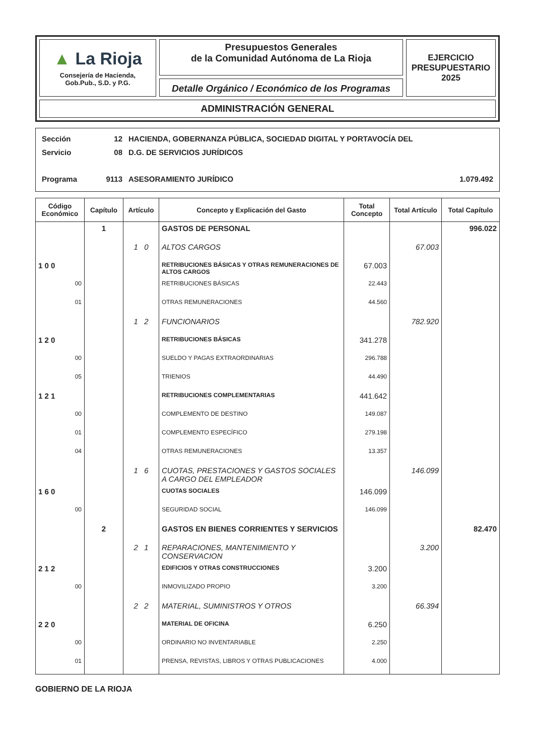▲ La Rioja
Consejería de Hacienda,
Gob.Pub., S.D. y P.G.
Presupuestos Generales
de la Comunidad Autónoma de La Rioja
Detalle Orgánico / Económico de los Programas
EJERCICIO
PRESUPUESTARIO
2025
ADMINISTRACIÓN GENERAL
Sección 12 HACIENDA, GOBERNANZA PÚBLICA, SOCIEDAD DIGITAL Y PORTAVOCÍA DEL
Servicio 08 D.G. DE SERVICIOS JURÍDICOS
Programa 9113 ASESORAMIENTO JURÍDICO 1.079.492
| Código Económico | Capítulo | Artículo | Concepto y Explicación del Gasto | Total Concepto | Total Artículo | Total Capítulo |
| --- | --- | --- | --- | --- | --- | --- |
| | 1 | | GASTOS DE PERSONAL | | | 996.022 |
| | | 1 0 | ALTOS CARGOS | | 67.003 | |
| 1 0 0 | | | RETRIBUCIONES BÁSICAS Y OTRAS REMUNERACIONES DE ALTOS CARGOS | 67.003 | | |
| 00 | | | RETRIBUCIONES BÁSICAS | 22.443 | | |
| 01 | | | OTRAS REMUNERACIONES | 44.560 | | |
| | | 1 2 | FUNCIONARIOS | | 782.920 | |
| 1 2 0 | | | RETRIBUCIONES BÁSICAS | 341.278 | | |
| 00 | | | SUELDO Y PAGAS EXTRAORDINARIAS | 296.788 | | |
| 05 | | | TRIENIOS | 44.490 | | |
| 1 2 1 | | | RETRIBUCIONES COMPLEMENTARIAS | 441.642 | | |
| 00 | | | COMPLEMENTO DE DESTINO | 149.087 | | |
| 01 | | | COMPLEMENTO ESPECÍFICO | 279.198 | | |
| 04 | | | OTRAS REMUNERACIONES | 13.357 | | |
| | | 1 6 | CUOTAS, PRESTACIONES Y GASTOS SOCIALES A CARGO DEL EMPLEADOR | | 146.099 | |
| 1 6 0 | | | CUOTAS SOCIALES | 146.099 | | |
| 00 | | | SEGURIDAD SOCIAL | 146.099 | | |
| | 2 | | GASTOS EN BIENES CORRIENTES Y SERVICIOS | | | 82.470 |
| | | 2 1 | REPARACIONES, MANTENIMIENTO Y CONSERVACION | | 3.200 | |
| 2 1 2 | | | EDIFICIOS Y OTRAS CONSTRUCCIONES | 3.200 | | |
| 00 | | | INMOVILIZADO PROPIO | 3.200 | | |
| | | 2 2 | MATERIAL, SUMINISTROS Y OTROS | | 66.394 | |
| 2 2 0 | | | MATERIAL DE OFICINA | 6.250 | | |
| 00 | | | ORDINARIO NO INVENTARIABLE | 2.250 | | |
| 01 | | | PRENSA, REVISTAS, LIBROS Y OTRAS PUBLICACIONES | 4.000 | | |
GOBIERNO DE LA RIOJA